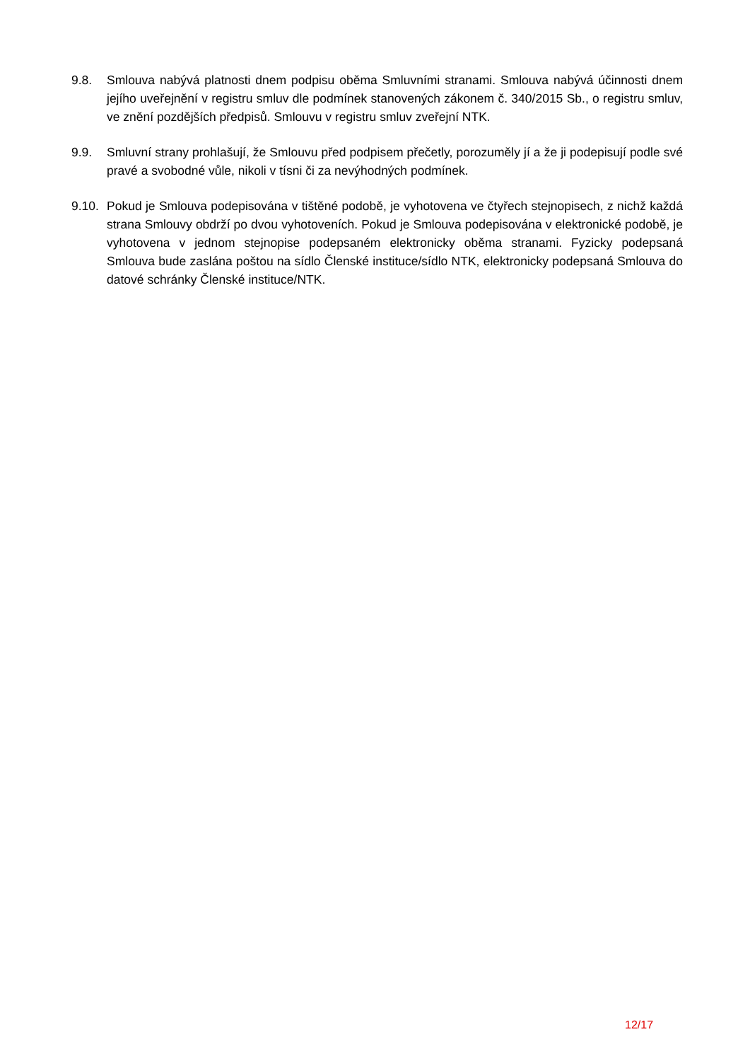9.8. Smlouva nabývá platnosti dnem podpisu oběma Smluvními stranami. Smlouva nabývá účinnosti dnem jejího uveřejnění v registru smluv dle podmínek stanovených zákonem č. 340/2015 Sb., o registru smluv, ve znění pozdějších předpisů. Smlouvu v registru smluv zveřejní NTK.
9.9. Smluvní strany prohlašují, že Smlouvu před podpisem přečetly, porozuměly jí a že ji podepisují podle své pravé a svobodné vůle, nikoli v tísni či za nevýhodných podmínek.
9.10.
Pokud je Smlouva podepisována v tištěné podobě, je vyhotovena ve čtyřech stejnopisech, z nichž každá strana Smlouvy obdrží po dvou vyhotoveních. Pokud je Smlouva podepisována v elektronické podobě, je vyhotovena v jednom stejnopise podepsaném elektronicky oběma stranami. Fyzicky podepsaná Smlouva bude zaslána poštou na sídlo Členské instituce/sídlo NTK, elektronicky podepsaná Smlouva do datové schránky Členské instituce/NTK.
12/17